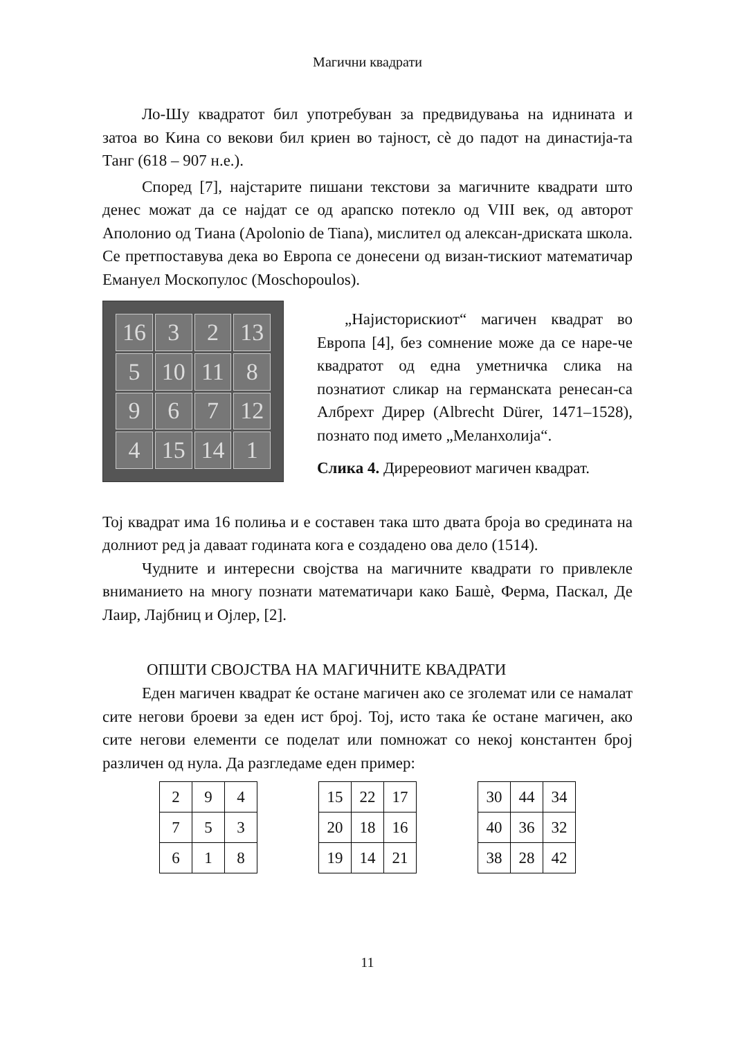Магични квадрати
Ло-Шу квадратот бил употребуван за предвидувања на иднината и затоа во Кина со векови бил криен во тајност, сѐ до падот на династија-та Танг (618 – 907 н.е.).
Според [7], најстарите пишани текстови за магичните квадрати што денес можат да се најдат се од арапско потекло од VIII век, од авторот Аполонио од Тиана (Apolonio de Tiana), мислител од алексан-дриската школа. Се претпоставува дека во Европа се донесени од визан-тискиот математичар Емануел Москопулос (Moschopoulos).
16
3
2
13
5
10
11
8
9
6
7
12
4
15
14
1
„Најисторискиот“ магичен квадрат во Европа [4], без сомнение може да се наре-че квадратот од една уметничка слика на познатиот сликар на германската ренесан-са Албрехт Дирер (Albrecht Dürer, 1471–1528), познато под името „Меланхолија“.
Слика 4. Диререовиот магичен квадрат.
Тој квадрат има 16 полиња и е составен така што двата броја во средината на долниот ред ја даваат годината кога е создадено ова дело (1514).
Чудните и интересни својства на магичните квадрати го привлекле вниманието на многу познати математичари како Башѐ, Ферма, Паскал, Де Лаир, Лајбниц и Ојлер, [2].
ОПШТИ СВОЈСТВА НА МАГИЧНИТЕ КВАДРАТИ
Еден магичен квадрат ќе остане магичен ако се зголемат или се намалат сите негови броеви за еден ист број. Тој, исто така ќе остане магичен, ако сите негови елементи се поделат или помножат со некој константен број различен од нула. Да разгледаме еден пример:
| 2 | 9 | 4 |
| 7 | 5 | 3 |
| 6 | 1 | 8 |
| 15 | 22 | 17 |
| 20 | 18 | 16 |
| 19 | 14 | 21 |
| 30 | 44 | 34 |
| 40 | 36 | 32 |
| 38 | 28 | 42 |
11